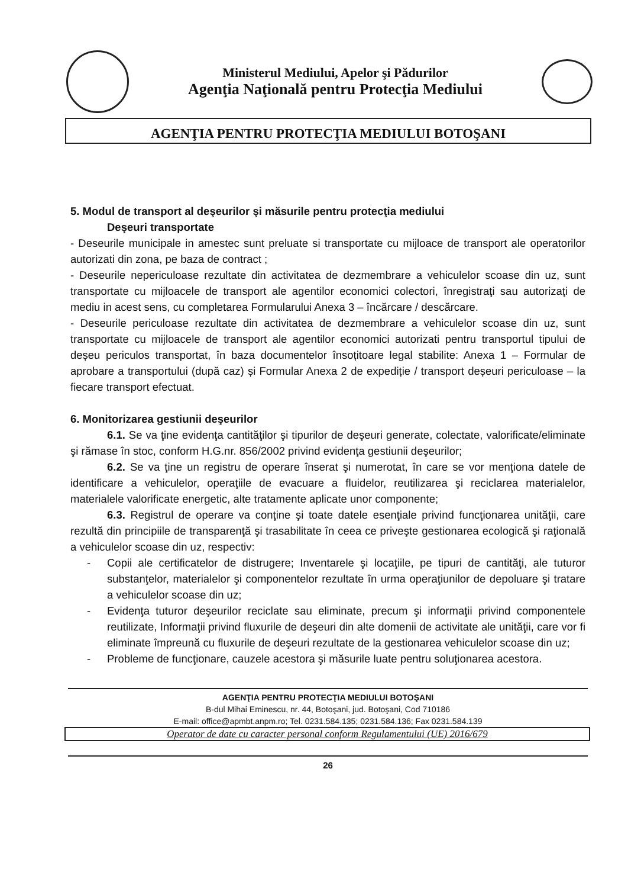Ministerul Mediului, Apelor şi Pădurilor
Agenţia Naţională pentru Protecţia Mediului
AGENŢIA PENTRU PROTECŢIA MEDIULUI BOTOŞANI
5. Modul de transport al deşeurilor şi măsurile pentru protecţia mediului
Deşeuri transportate
- Deseurile municipale in amestec sunt preluate si transportate cu mijloace de transport ale operatorilor autorizati din zona, pe baza de contract ;
- Deseurile nepericuloase rezultate din activitatea de dezmembrare a vehiculelor scoase din uz, sunt transportate cu mijloacele de transport ale agentilor economici colectori, înregistraţi sau autorizaţi de mediu in acest sens, cu completarea Formularului Anexa 3 – încărcare / descărcare.
- Deseurile periculoase rezultate din activitatea de dezmembrare a vehiculelor scoase din uz, sunt transportate cu mijloacele de transport ale agentilor economici autorizati pentru transportul tipului de deșeu periculos transportat, în baza documentelor însoțitoare legal stabilite: Anexa 1 – Formular de aprobare a transportului (după caz) și Formular Anexa 2 de expediție / transport deșeuri periculoase – la fiecare transport efectuat.
6. Monitorizarea gestiunii deşeurilor
6.1. Se va ţine evidenţa cantităţilor şi tipurilor de deşeuri generate, colectate, valorificate/eliminate şi rămase în stoc, conform H.G.nr. 856/2002 privind evidenţa gestiunii deşeurilor;
6.2. Se va ţine un registru de operare înserat şi numerotat, în care se vor menţiona datele de identificare a vehiculelor, operaţiile de evacuare a fluidelor, reutilizarea şi reciclarea materialelor, materialele valorificate energetic, alte tratamente aplicate unor componente;
6.3. Registrul de operare va conţine şi toate datele esenţiale privind funcţionarea unităţii, care rezultă din principiile de transparenţă şi trasabilitate în ceea ce priveşte gestionarea ecologică şi raţională a vehiculelor scoase din uz, respectiv:
- Copii ale certificatelor de distrugere; Inventarele şi locaţiile, pe tipuri de cantităţi, ale tuturor substanţelor, materialelor şi componentelor rezultate în urma operaţiunilor de depoluare şi tratare a vehiculelor scoase din uz;
- Evidenţa tuturor deşeurilor reciclate sau eliminate, precum şi informaţii privind componentele reutilizate, Informaţii privind fluxurile de deşeuri din alte domenii de activitate ale unităţii, care vor fi eliminate împreună cu fluxurile de deşeuri rezultate de la gestionarea vehiculelor scoase din uz;
- Probleme de funcţionare, cauzele acestora şi măsurile luate pentru soluţionarea acestora.
AGENŢIA PENTRU PROTECŢIA MEDIULUI BOTOŞANI
B-dul Mihai Eminescu, nr. 44, Botoşani, jud. Botoşani, Cod 710186
E-mail: office@apmbt.anpm.ro; Tel. 0231.584.135; 0231.584.136; Fax 0231.584.139
Operator de date cu caracter personal conform Regulamentului (UE) 2016/679
26